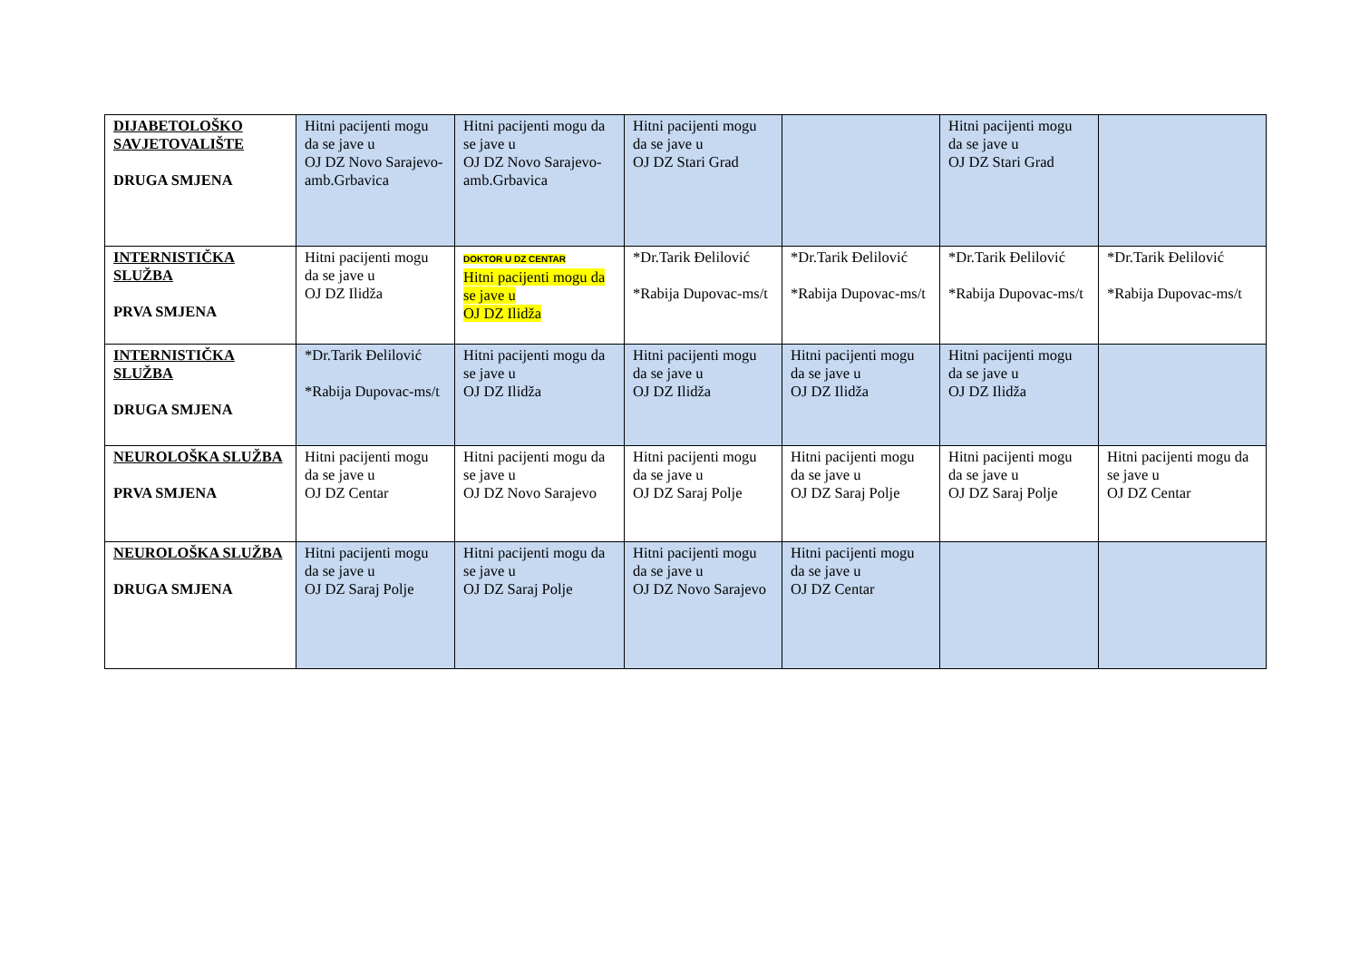| DIJABETOLOŠKO SAVJETOVALIŠTE DRUGA SMJENA | Hitni pacijenti mogu da se jave u OJ DZ Novo Sarajevo-amb.Grbavica | Hitni pacijenti mogu da se jave u OJ DZ Novo Sarajevo-amb.Grbavica | Hitni pacijenti mogu da se jave u OJ DZ Stari Grad | | Hitni pacijenti mogu da se jave u OJ DZ Stari Grad | |
| INTERNISTIČKA SLUŽBA PRVA SMJENA | Hitni pacijenti mogu da se jave u OJ DZ Ilidža | DOKTOR U DZ CENTAR Hitni pacijenti mogu da se jave u OJ DZ Ilidža | *Dr.Tarik Đelilović *Rabija Dupovac-ms/t | *Dr.Tarik Đelilović *Rabija Dupovac-ms/t | *Dr.Tarik Đelilović *Rabija Dupovac-ms/t | *Dr.Tarik Đelilović *Rabija Dupovac-ms/t |
| INTERNISTIČKA SLUŽBA DRUGA SMJENA | *Dr.Tarik Đelilović *Rabija Dupovac-ms/t | Hitni pacijenti mogu da se jave u OJ DZ Ilidža | Hitni pacijenti mogu da se jave u OJ DZ Ilidža | Hitni pacijenti mogu da se jave u OJ DZ Ilidža | Hitni pacijenti mogu da se jave u OJ DZ Ilidža | |
| NEUROLOŠKA SLUŽBA PRVA SMJENA | Hitni pacijenti mogu da se jave u OJ DZ Centar | Hitni pacijenti mogu da se jave u OJ DZ Novo Sarajevo | Hitni pacijenti mogu da se jave u OJ DZ Saraj Polje | Hitni pacijenti mogu da se jave u OJ DZ Saraj Polje | Hitni pacijenti mogu da se jave u OJ DZ Saraj Polje | Hitni pacijenti mogu da se jave u OJ DZ Centar |
| NEUROLOŠKA SLUŽBA DRUGA SMJENA | Hitni pacijenti mogu da se jave u OJ DZ Saraj Polje | Hitni pacijenti mogu da se jave u OJ DZ Saraj Polje | Hitni pacijenti mogu da se jave u OJ DZ Novo Sarajevo | Hitni pacijenti mogu da se jave u OJ DZ Centar | | |